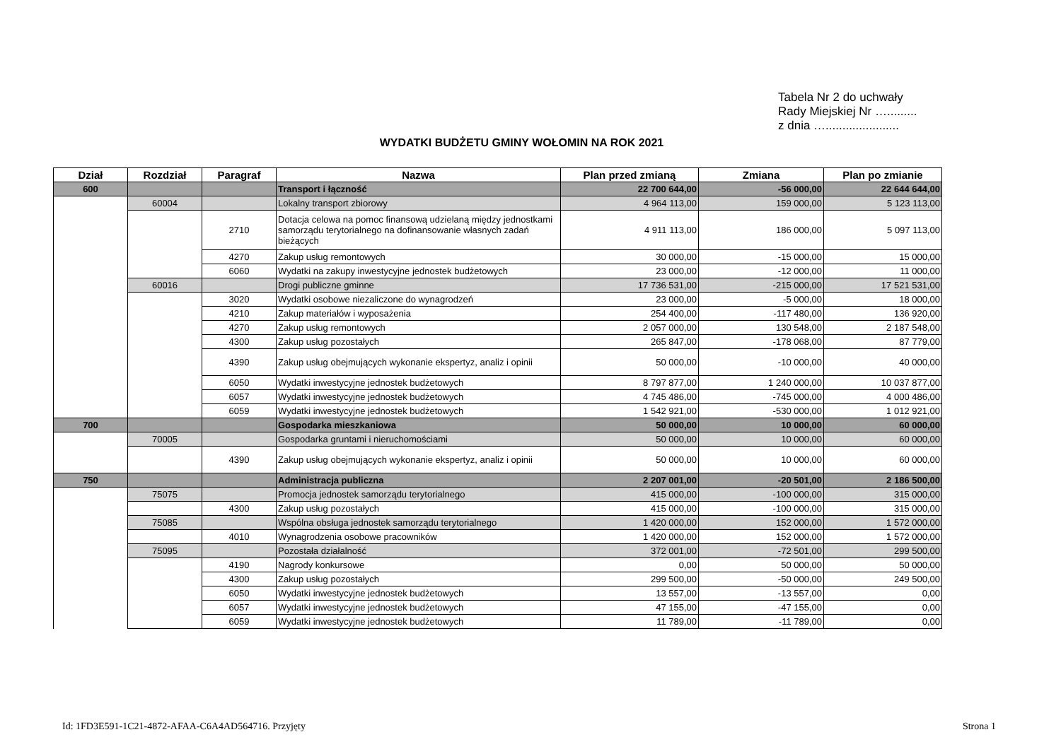Tabela Nr 2 do uchwały
Rady Miejskiej Nr ….........
z dnia …......................
WYDATKI BUDŻETU GMINY WOŁOMIN NA ROK 2021
| Dział | Rozdział | Paragraf | Nazwa | Plan przed zmianą | Zmiana | Plan po zmianie |
| --- | --- | --- | --- | --- | --- | --- |
| 600 | | | Transport i łączność | 22 700 644,00 | -56 000,00 | 22 644 644,00 |
| | 60004 | | Lokalny transport zbiorowy | 4 964 113,00 | 159 000,00 | 5 123 113,00 |
| | | 2710 | Dotacja celowa na pomoc finansową udzielaną między jednostkami samorządu terytorialnego na dofinansowanie własnych zadań bieżących | 4 911 113,00 | 186 000,00 | 5 097 113,00 |
| | | 4270 | Zakup usług remontowych | 30 000,00 | -15 000,00 | 15 000,00 |
| | | 6060 | Wydatki na zakupy inwestycyjne jednostek budżetowych | 23 000,00 | -12 000,00 | 11 000,00 |
| | 60016 | | Drogi publiczne gminne | 17 736 531,00 | -215 000,00 | 17 521 531,00 |
| | | 3020 | Wydatki osobowe niezaliczone do wynagrodzeń | 23 000,00 | -5 000,00 | 18 000,00 |
| | | 4210 | Zakup materiałów i wyposażenia | 254 400,00 | -117 480,00 | 136 920,00 |
| | | 4270 | Zakup usług remontowych | 2 057 000,00 | 130 548,00 | 2 187 548,00 |
| | | 4300 | Zakup usług pozostałych | 265 847,00 | -178 068,00 | 87 779,00 |
| | | 4390 | Zakup usług obejmujących wykonanie ekspertyz, analiz i opinii | 50 000,00 | -10 000,00 | 40 000,00 |
| | | 6050 | Wydatki inwestycyjne jednostek budżetowych | 8 797 877,00 | 1 240 000,00 | 10 037 877,00 |
| | | 6057 | Wydatki inwestycyjne jednostek budżetowych | 4 745 486,00 | -745 000,00 | 4 000 486,00 |
| | | 6059 | Wydatki inwestycyjne jednostek budżetowych | 1 542 921,00 | -530 000,00 | 1 012 921,00 |
| 700 | | | Gospodarka mieszkaniowa | 50 000,00 | 10 000,00 | 60 000,00 |
| | 70005 | | Gospodarka gruntami i nieruchomościami | 50 000,00 | 10 000,00 | 60 000,00 |
| | | 4390 | Zakup usług obejmujących wykonanie ekspertyz, analiz i opinii | 50 000,00 | 10 000,00 | 60 000,00 |
| 750 | | | Administracja publiczna | 2 207 001,00 | -20 501,00 | 2 186 500,00 |
| | 75075 | | Promocja jednostek samorządu terytorialnego | 415 000,00 | -100 000,00 | 315 000,00 |
| | | 4300 | Zakup usług pozostałych | 415 000,00 | -100 000,00 | 315 000,00 |
| | 75085 | | Wspólna obsługa jednostek samorządu terytorialnego | 1 420 000,00 | 152 000,00 | 1 572 000,00 |
| | | 4010 | Wynagrodzenia osobowe pracowników | 1 420 000,00 | 152 000,00 | 1 572 000,00 |
| | 75095 | | Pozostała działalność | 372 001,00 | -72 501,00 | 299 500,00 |
| | | 4190 | Nagrody konkursowe | 0,00 | 50 000,00 | 50 000,00 |
| | | 4300 | Zakup usług pozostałych | 299 500,00 | -50 000,00 | 249 500,00 |
| | | 6050 | Wydatki inwestycyjne jednostek budżetowych | 13 557,00 | -13 557,00 | 0,00 |
| | | 6057 | Wydatki inwestycyjne jednostek budżetowych | 47 155,00 | -47 155,00 | 0,00 |
| | | 6059 | Wydatki inwestycyjne jednostek budżetowych | 11 789,00 | -11 789,00 | 0,00 |
Id: 1FD3E591-1C21-4872-AFAA-C6A4AD564716. Przyjęty Strona 1